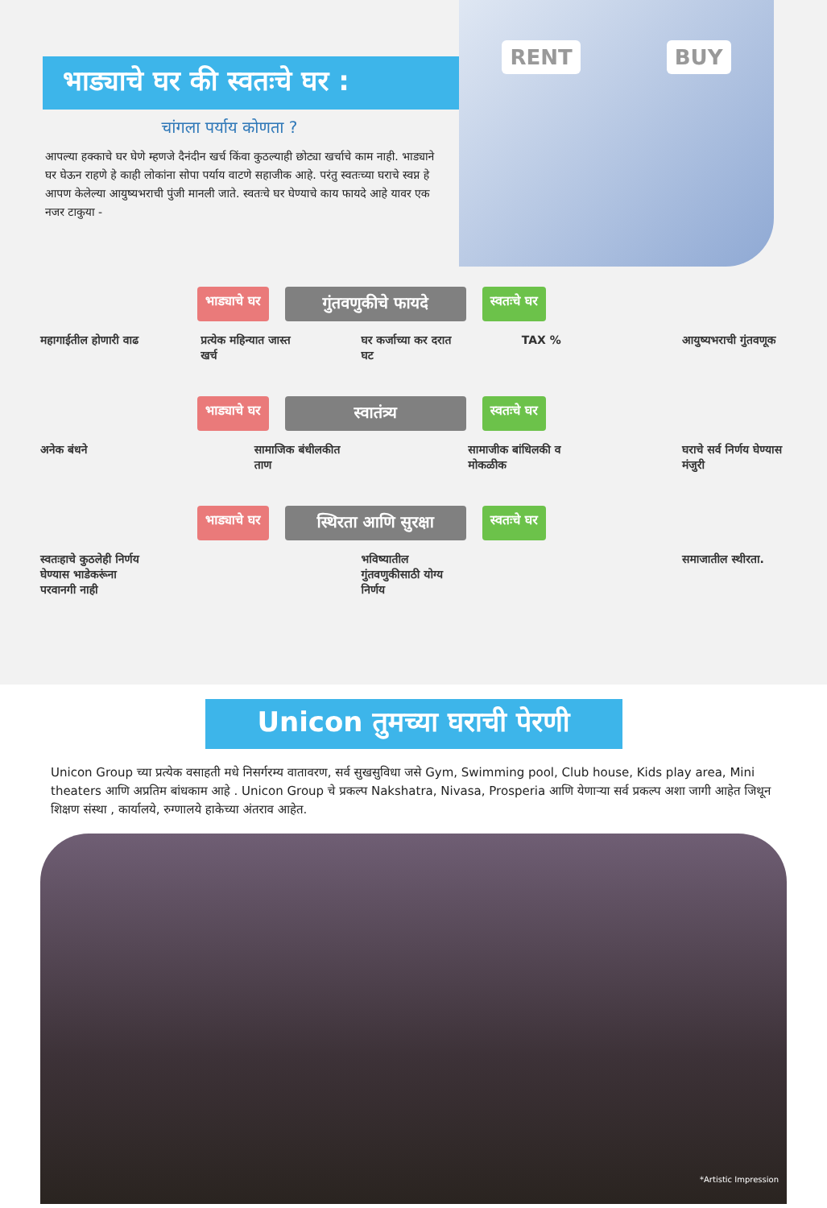भाड्याचे घर की स्वतःचे घर :
चांगला पर्याय कोणता ?
आपल्या हक्काचे घर घेणे म्हणजे दैनंदीन खर्च किंवा कुठल्याही छोट्या खर्चाचे काम नाही. भाड्याने घर घेऊन राहणे हे काही लोकांना सोपा पर्याय वाटणे सहाजीक आहे. परंतु स्वतःच्या घराचे स्वप्न हे आपण केलेल्या आयुष्यभराची पुंजी मानली जाते. स्वतःचे घर घेण्याचे काय फायदे आहे यावर एक नजर टाकुया -
RENT BUY
भाड्याचे घर गुंतवणुकीचे फायदे स्वतःचे घर
महागाईतील होणारी वाढ प्रत्येक महिन्यात जास्त खर्च घर कर्जाच्या कर दरात घट TAX % आयुष्यभराची गुंतवणूक
भाड्याचे घर स्वातंत्र्य स्वतःचे घर
अनेक बंधने सामाजिक बंधीलकीत ताण सामाजीक बांधिलकी व मोकळीक घराचे सर्व निर्णय घेण्यास मंजुरी
भाड्याचे घर स्थिरता आणि सुरक्षा स्वतःचे घर
स्वतःहाचे कुठलेही निर्णय घेण्यास भाडेकरूंना परवानगी नाही भविष्यातील गुंतवणुकीसाठी योग्य निर्णय समाजातील स्थीरता.
Unicon तुमच्या घराची पेरणी
Unicon Group च्या प्रत्येक वसाहती मधे निसर्गरम्य वातावरण, सर्व सुखसुविधा जसे Gym, Swimming pool, Club house, Kids play area, Mini theaters आणि अप्रतिम बांधकाम आहे . Unicon Group चे प्रकल्प Nakshatra, Nivasa, Prosperia आणि येणाऱ्या सर्व प्रकल्प अशा जागी आहेत जिथून शिक्षण संस्था , कार्यालये, रुग्णालये हाकेच्या अंतराव आहेत.
*Artistic Impression